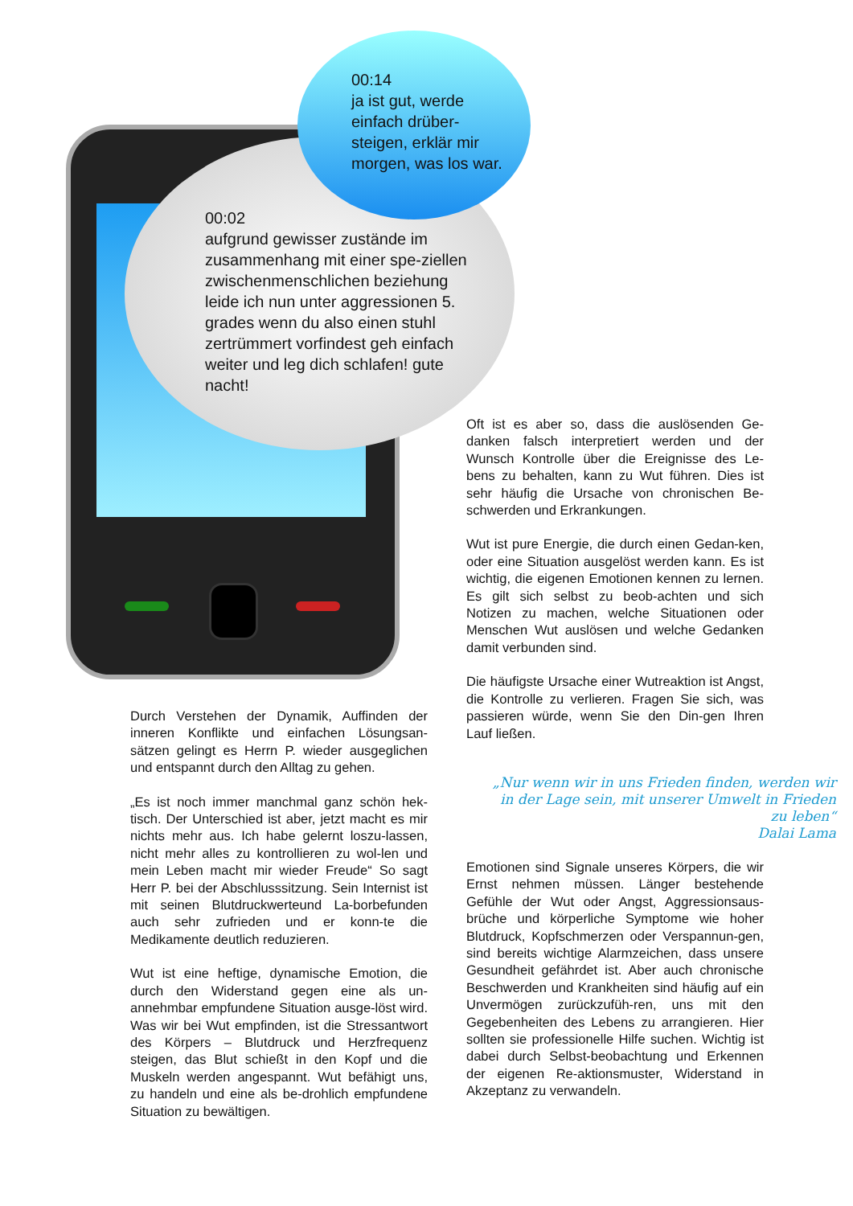00:14
ja ist gut, werde einfach drüber-steigen, erklär mir morgen, was los war.
00:02
aufgrund gewisser zustände im zusammenhang mit einer spe-ziellen zwischenmenschlichen beziehung leide ich nun unter aggressionen 5. grades wenn du also einen stuhl zertrümmert vorfindest geh einfach weiter und leg dich schlafen! gute nacht!
Durch Verstehen der Dynamik, Auffinden der inneren Konflikte und einfachen Lösungsan-sätzen gelingt es Herrn P. wieder ausgeglichen und entspannt durch den Alltag zu gehen.
„Es ist noch immer manchmal ganz schön hek-tisch. Der Unterschied ist aber, jetzt macht es mir nichts mehr aus. Ich habe gelernt loszu-lassen, nicht mehr alles zu kontrollieren zu wol-len und mein Leben macht mir wieder Freude“ So sagt Herr P. bei der Abschlusssitzung. Sein Internist ist mit seinen Blutdruckwerteund La-borbefunden auch sehr zufrieden und er konn-te die Medikamente deutlich reduzieren.
Wut ist eine heftige, dynamische Emotion, die durch den Widerstand gegen eine als un-annehmbar empfundene Situation ausge-löst wird. Was wir bei Wut empfinden, ist die Stressantwort des Körpers – Blutdruck und Herzfrequenz steigen, das Blut schießt in den Kopf und die Muskeln werden angespannt. Wut befähigt uns, zu handeln und eine als be-drohlich empfundene Situation zu bewältigen.
Oft ist es aber so, dass die auslösenden Ge-danken falsch interpretiert werden und der Wunsch Kontrolle über die Ereignisse des Le-bens zu behalten, kann zu Wut führen. Dies ist sehr häufig die Ursache von chronischen Be-schwerden und Erkrankungen.
Wut ist pure Energie, die durch einen Gedan-ken, oder eine Situation ausgelöst werden kann. Es ist wichtig, die eigenen Emotionen kennen zu lernen. Es gilt sich selbst zu beob-achten und sich Notizen zu machen, welche Situationen oder Menschen Wut auslösen und welche Gedanken damit verbunden sind.
Die häufigste Ursache einer Wutreaktion ist Angst, die Kontrolle zu verlieren. Fragen Sie sich, was passieren würde, wenn Sie den Din-gen Ihren Lauf ließen.
„Nur wenn wir in uns Frieden finden, werden wir in der Lage sein, mit unserer Umwelt in Frieden zu leben“
Dalai Lama
Emotionen sind Signale unseres Körpers, die wir Ernst nehmen müssen. Länger bestehende Gefühle der Wut oder Angst, Aggressionsaus-brüche und körperliche Symptome wie hoher Blutdruck, Kopfschmerzen oder Verspannun-gen, sind bereits wichtige Alarmzeichen, dass unsere Gesundheit gefährdet ist. Aber auch chronische Beschwerden und Krankheiten sind häufig auf ein Unvermögen zurückzufüh-ren, uns mit den Gegebenheiten des Lebens zu arrangieren. Hier sollten sie professionelle Hilfe suchen. Wichtig ist dabei durch Selbst-beobachtung und Erkennen der eigenen Re-aktionsmuster, Widerstand in Akzeptanz zu verwandeln.